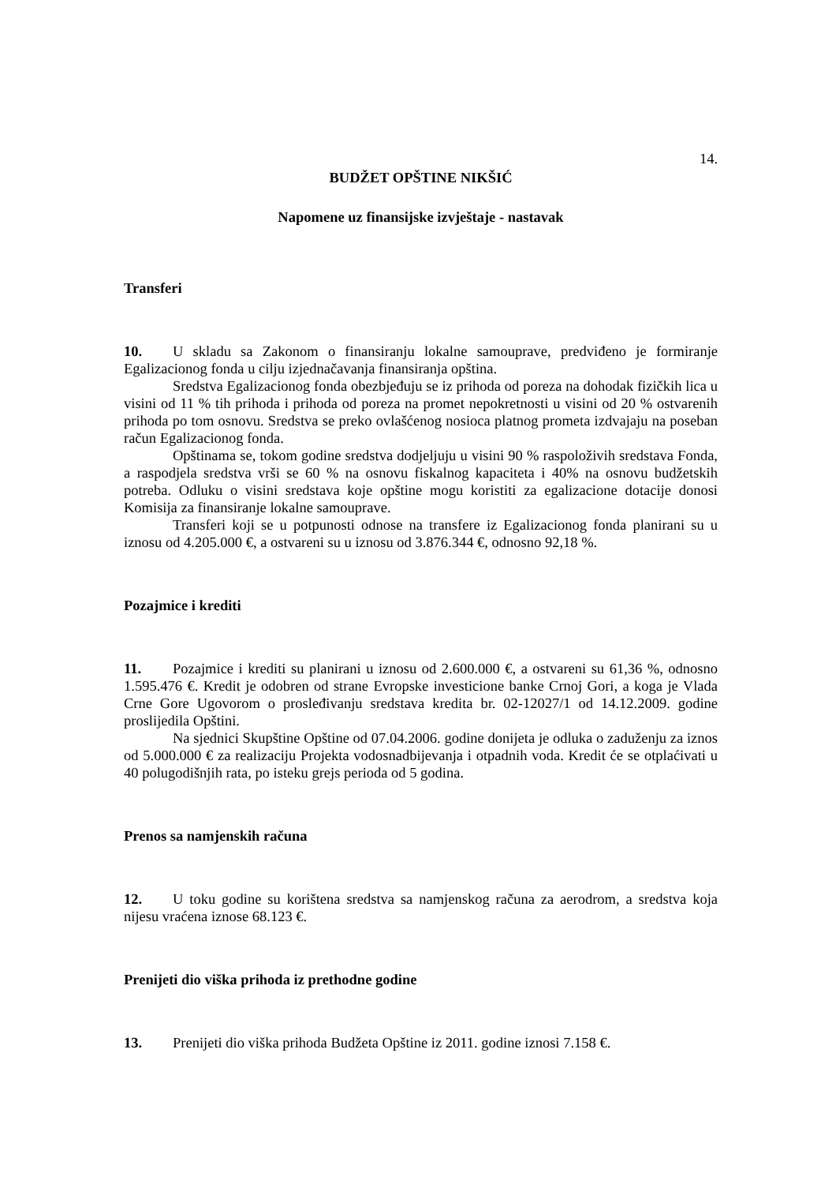14.
BUDŽET OPŠTINE NIKŠIĆ
Napomene uz finansijske izvještaje - nastavak
Transferi
10. U skladu sa Zakonom o finansiranju lokalne samouprave, predviđeno je formiranje Egalizacionog fonda u cilju izjednačavanja finansiranja opština.
Sredstva Egalizacionog fonda obezbjeđuju se iz prihoda od poreza na dohodak fizičkih lica u visini od 11 % tih prihoda i prihoda od poreza na promet nepokretnosti u visini od 20 % ostvarenih prihoda po tom osnovu. Sredstva se preko ovlašćenog nosioca platnog prometa izdvajaju na poseban račun Egalizacionog fonda.
Opštinama se, tokom godine sredstva dodjeljuju u visini 90 % raspoloživih sredstava Fonda, a raspodjela sredstva vrši se 60 % na osnovu fiskalnog kapaciteta i 40% na osnovu budžetskih potreba. Odluku o visini sredstava koje opštine mogu koristiti za egalizacione dotacije donosi Komisija za finansiranje lokalne samouprave.
Transferi koji se u potpunosti odnose na transfere iz Egalizacionog fonda planirani su u iznosu od 4.205.000 €, a ostvareni su u iznosu od 3.876.344 €, odnosno 92,18 %.
Pozajmice i krediti
11. Pozajmice i krediti su planirani u iznosu od 2.600.000 €, a ostvareni su 61,36 %, odnosno 1.595.476 €. Kredit je odobren od strane Evropske investicione banke Crnoj Gori, a koga je Vlada Crne Gore Ugovorom o prosleđivanju sredstava kredita br. 02-12027/1 od 14.12.2009. godine proslijedila Opštini.
Na sjednici Skupštine Opštine od 07.04.2006. godine donijeta je odluka o zaduženju za iznos od 5.000.000 € za realizaciju Projekta vodosnadbijevanja i otpadnih voda. Kredit će se otplaćivati u 40 polugodišnjih rata, po isteku grejs perioda od 5 godina.
Prenos sa namjenskih računa
12. U toku godine su korištena sredstva sa namjenskog računa za aerodrom, a sredstva koja nijesu vraćena iznose 68.123 €.
Prenijeti dio viška prihoda iz prethodne godine
13. Prenijeti dio viška prihoda Budžeta Opštine iz 2011. godine iznosi 7.158 €.